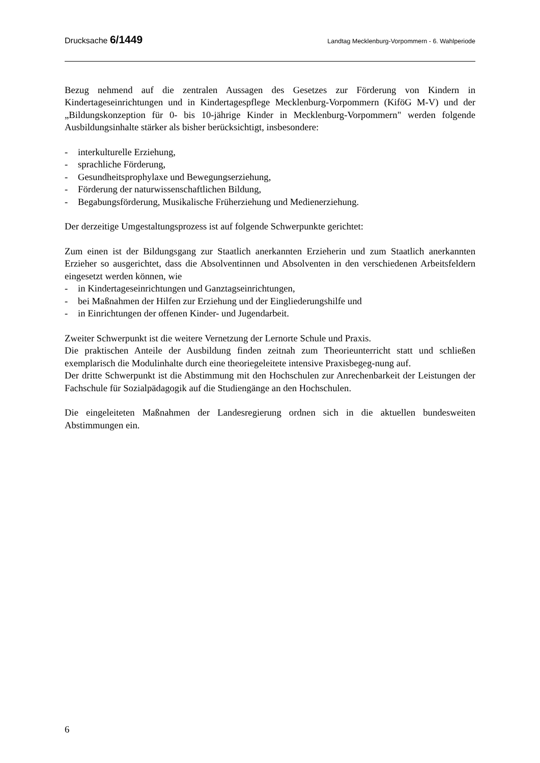Drucksache 6/1449 Landtag Mecklenburg-Vorpommern - 6. Wahlperiode
Bezug nehmend auf die zentralen Aussagen des Gesetzes zur Förderung von Kindern in Kindertageseinrichtungen und in Kindertagespflege Mecklenburg-Vorpommern (KiföG M-V) und der „Bildungskonzeption für 0- bis 10-jährige Kinder in Mecklenburg-Vorpommern" werden folgende Ausbildungsinhalte stärker als bisher berücksichtigt, insbesondere:
- interkulturelle Erziehung,
- sprachliche Förderung,
- Gesundheitsprophylaxe und Bewegungserziehung,
- Förderung der naturwissenschaftlichen Bildung,
- Begabungsförderung, Musikalische Früherziehung und Medienerziehung.
Der derzeitige Umgestaltungsprozess ist auf folgende Schwerpunkte gerichtet:
Zum einen ist der Bildungsgang zur Staatlich anerkannten Erzieherin und zum Staatlich anerkannten Erzieher so ausgerichtet, dass die Absolventinnen und Absolventen in den verschiedenen Arbeitsfeldern eingesetzt werden können, wie
- in Kindertageseinrichtungen und Ganztagseinrichtungen,
- bei Maßnahmen der Hilfen zur Erziehung und der Eingliederungshilfe und
- in Einrichtungen der offenen Kinder- und Jugendarbeit.
Zweiter Schwerpunkt ist die weitere Vernetzung der Lernorte Schule und Praxis.
Die praktischen Anteile der Ausbildung finden zeitnah zum Theorieunterricht statt und schließen exemplarisch die Modulinhalte durch eine theoriegeleitete intensive Praxisbegeg-nung auf.
Der dritte Schwerpunkt ist die Abstimmung mit den Hochschulen zur Anrechenbarkeit der Leistungen der Fachschule für Sozialpädagogik auf die Studiengänge an den Hochschulen.
Die eingeleiteten Maßnahmen der Landesregierung ordnen sich in die aktuellen bundesweiten Abstimmungen ein.
6